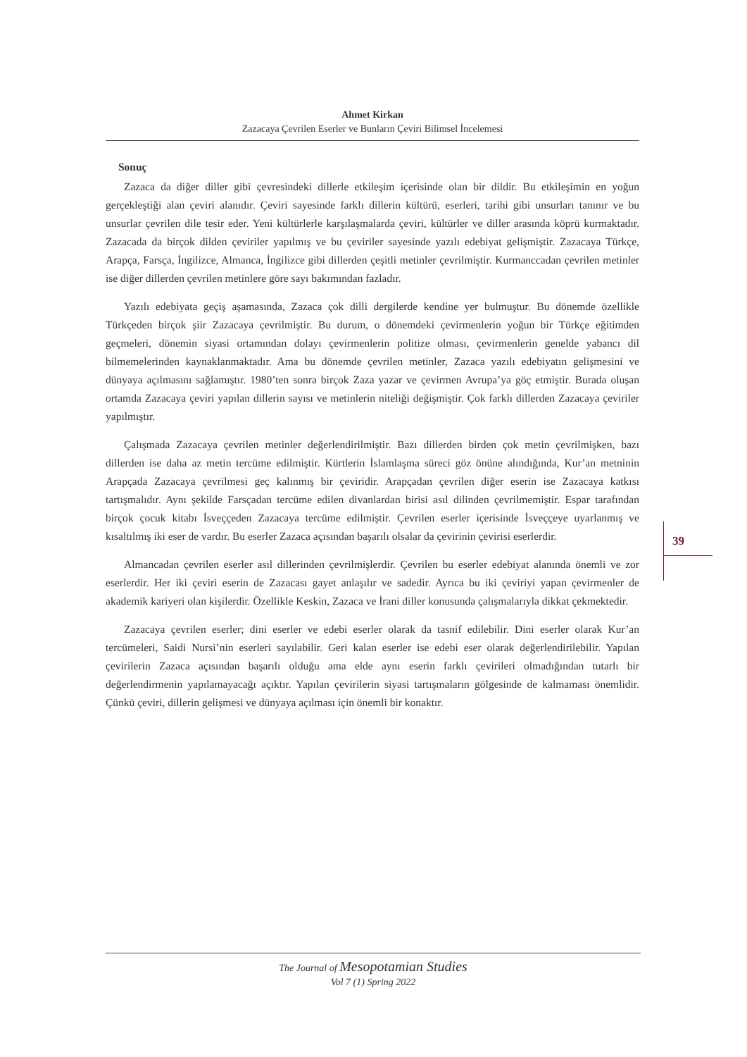Ahmet Kirkan
Zazacaya Çevrilen Eserler ve Bunların Çeviri Bilimsel İncelemesi
Sonuç
Zazaca da diğer diller gibi çevresindeki dillerle etkileşim içerisinde olan bir dildir. Bu etkileşimin en yoğun gerçekleştiği alan çeviri alanıdır. Çeviri sayesinde farklı dillerin kültürü, eserleri, tarihi gibi unsurları tanınır ve bu unsurlar çevrilen dile tesir eder. Yeni kültürlerle karşılaşmalarda çeviri, kültürler ve diller arasında köprü kurmaktadır. Zazacada da birçok dilden çeviriler yapılmış ve bu çeviriler sayesinde yazılı edebiyat gelişmiştir. Zazacaya Türkçe, Arapça, Farsça, İngilizce, Almanca, İngilizce gibi dillerden çeşitli metinler çevrilmiştir. Kurmanccadan çevrilen metinler ise diğer dillerden çevrilen metinlere göre sayı bakımından fazladır.
Yazılı edebiyata geçiş aşamasında, Zazaca çok dilli dergilerde kendine yer bulmuştur. Bu dönemde özellikle Türkçeden birçok şiir Zazacaya çevrilmiştir. Bu durum, o dönemdeki çevirmenlerin yoğun bir Türkçe eğitimden geçmeleri, dönemin siyasi ortamından dolayı çevirmenlerin politize olması, çevirmenlerin genelde yabancı dil bilmemelerinden kaynaklanmaktadır. Ama bu dönemde çevrilen metinler, Zazaca yazılı edebiyatın gelişmesini ve dünyaya açılmasını sağlamıştır. 1980’ten sonra birçok Zaza yazar ve çevirmen Avrupa’ya göç etmiştir. Burada oluşan ortamda Zazacaya çeviri yapılan dillerin sayısı ve metinlerin niteliği değişmiştir. Çok farklı dillerden Zazacaya çeviriler yapılmıştır.
Çalışmada Zazacaya çevrilen metinler değerlendirilmiştir. Bazı dillerden birden çok metin çevrilmişken, bazı dillerden ise daha az metin tercüme edilmiştir. Kürtlerin İslamlaşma süreci göz önüne alındığında, Kur’an metninin Arapçada Zazacaya çevrilmesi geç kalınmış bir çeviridir. Arapçadan çevrilen diğer eserin ise Zazacaya katkısı tartışmalıdır. Aynı şekilde Farsçadan tercüme edilen divanlardan birisi asıl dilinden çevrilmemiştir. Espar tarafından birçok çocuk kitabı İsveççeden Zazacaya tercüme edilmiştir. Çevrilen eserler içerisinde İsveççeye uyarlanmış ve kısaltılmış iki eser de vardır. Bu eserler Zazaca açısından başarılı olsalar da çevirinin çevirisi eserlerdir.
Almancadan çevrilen eserler asıl dillerinden çevrilmişlerdir. Çevrilen bu eserler edebiyat alanında önemli ve zor eserlerdir. Her iki çeviri eserin de Zazacası gayet anlaşılır ve sadedir. Ayrıca bu iki çeviriyi yapan çevirmenler de akademik kariyeri olan kişilerdir. Özellikle Keskin, Zazaca ve İrani diller konusunda çalışmalarıyla dikkat çekmektedir.
Zazacaya çevrilen eserler; dini eserler ve edebi eserler olarak da tasnif edilebilir. Dini eserler olarak Kur’an tercümeleri, Saidi Nursi’nin eserleri sayılabilir. Geri kalan eserler ise edebi eser olarak değerlendirilebilir. Yapılan çevirilerin Zazaca açısından başarılı olduğu ama elde aynı eserin farklı çevirileri olmadığından tutarlı bir değerlendirmenin yapılamayacağı açıktır. Yapılan çevirilerin siyasi tartışmaların gölgesinde de kalmaması önemlidir. Çünkü çeviri, dillerin gelişmesi ve dünyaya açılması için önemli bir konaktır.
39
The Journal of Mesopotamian Studies
Vol 7 (1) Spring 2022